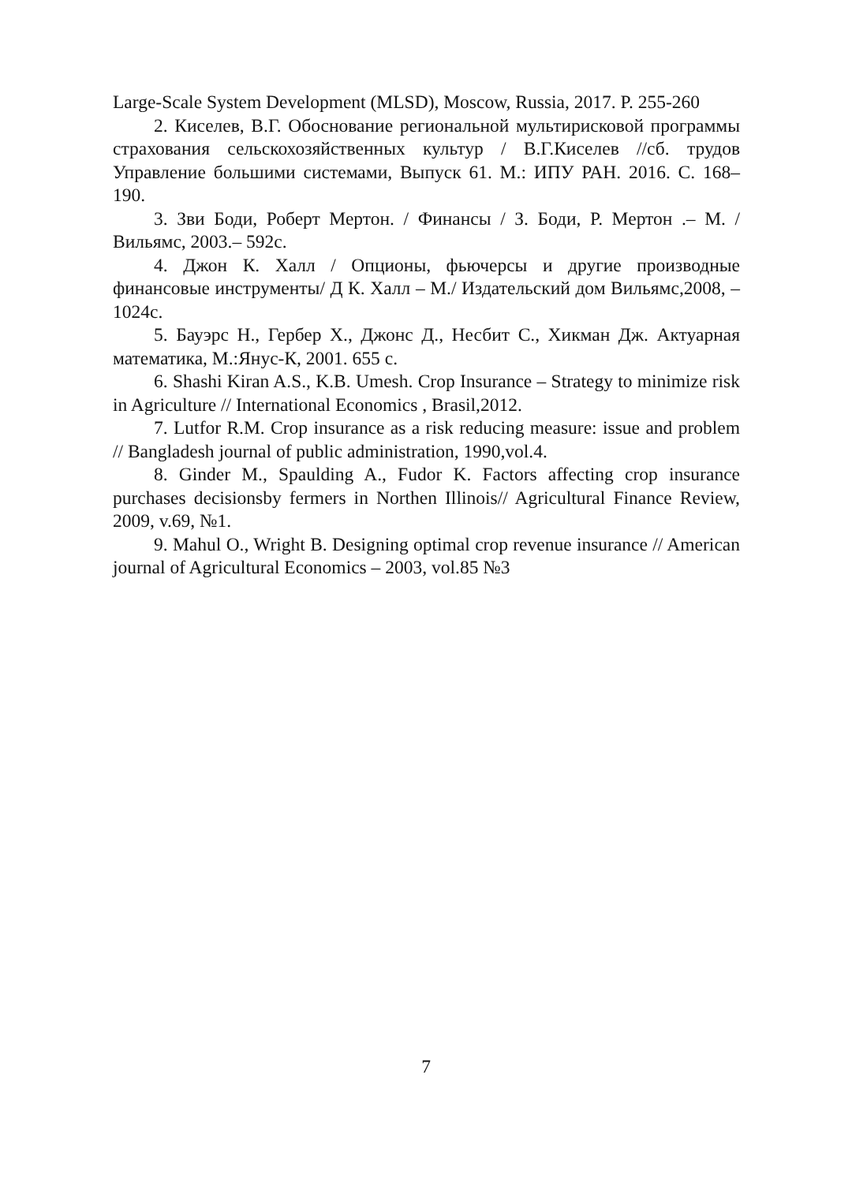Large-Scale System Development (MLSD), Moscow, Russia, 2017. P. 255-260
2. Киселев, В.Г. Обоснование региональной мультирисковой программы страхования сельскохозяйственных культур / В.Г.Киселев //сб. трудов Управление большими системами, Выпуск 61. М.: ИПУ РАН. 2016. С. 168–190.
3. Зви Боди, Роберт Мертон. / Финансы / З. Боди, Р. Мертон .– М. / Вильямс, 2003.– 592с.
4. Джон К. Халл / Опционы, фьючерсы и другие производные финансовые инструменты/ Д К. Халл – М./ Издательский дом Вильямс,2008, – 1024с.
5. Бауэрс Н., Гербер Х., Джонс Д., Несбит С., Хикман Дж. Актуарная математика, М.:Янус-К, 2001. 655 с.
6. Shashi Kiran A.S., K.B. Umesh. Crop Insurance – Strategy to minimize risk in Agriculture // International Economics , Brasil,2012.
7. Lutfor R.M. Crop insurance as a risk reducing measure: issue and problem // Bangladesh journal of public administration, 1990,vol.4.
8. Ginder M., Spaulding A., Fudor K. Factors affecting crop insurance purchases decisionsby fermers in Northen Illinois// Agricultural Finance Review, 2009, v.69, №1.
9. Mahul O., Wright B. Designing optimal crop revenue insurance // American journal of Agricultural Economics – 2003, vol.85 №3
7